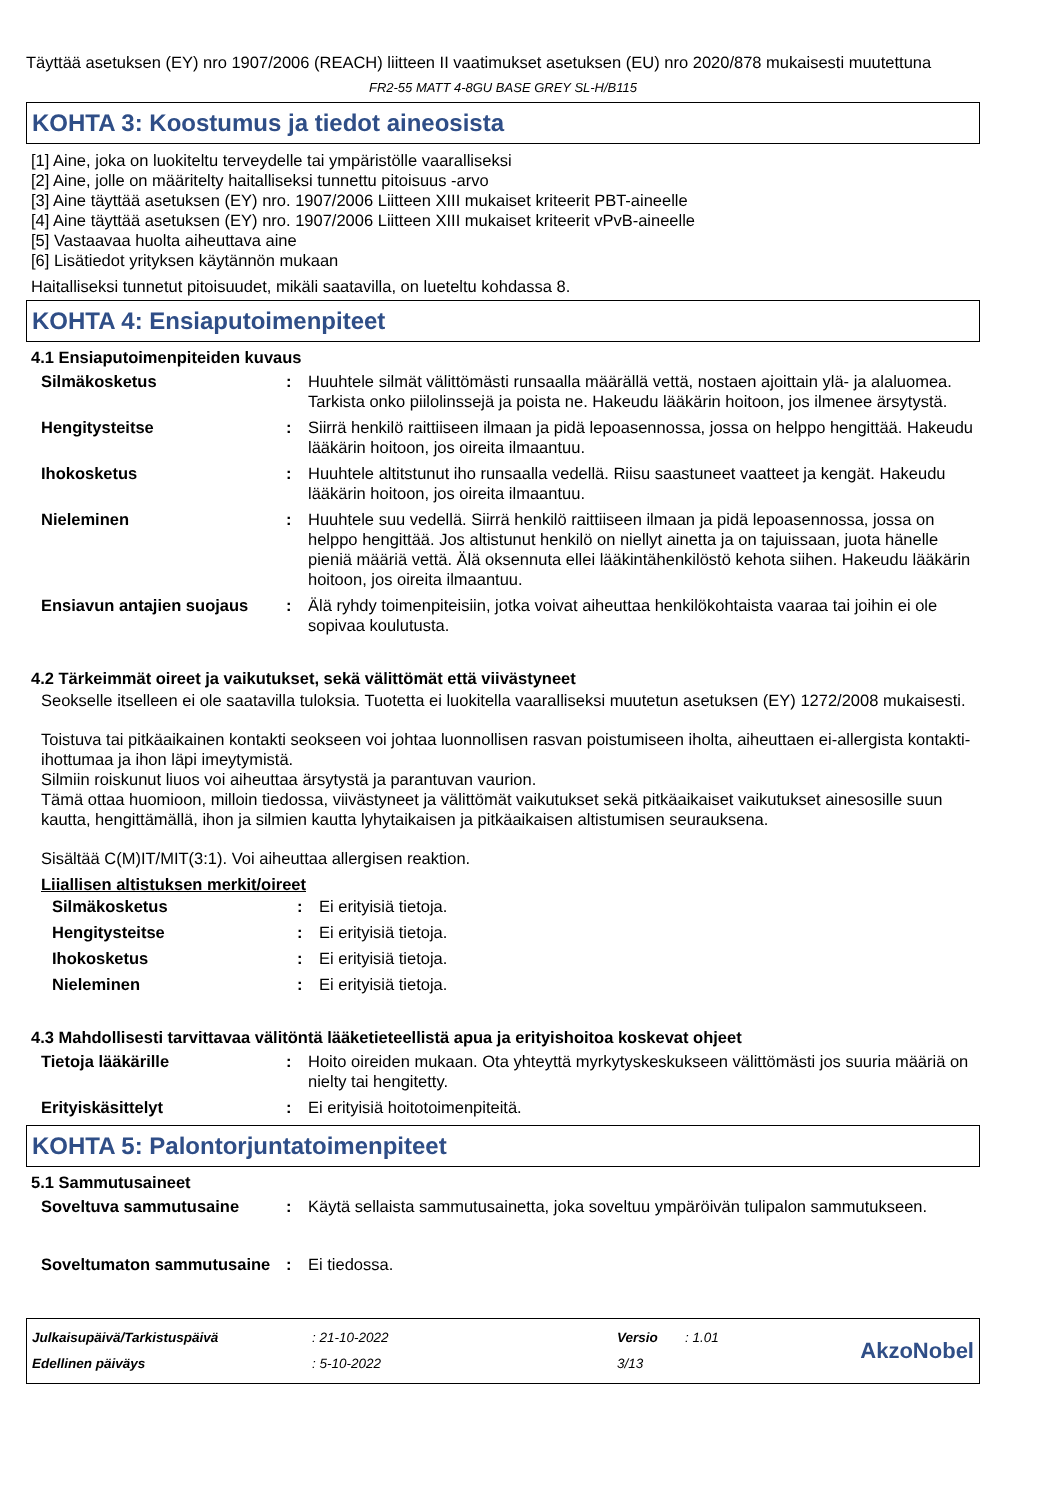Täyttää asetuksen (EY) nro 1907/2006 (REACH) liitteen II vaatimukset asetuksen (EU) nro 2020/878 mukaisesti muutettuna
FR2-55 MATT 4-8GU BASE GREY SL-H/B115
KOHTA 3: Koostumus ja tiedot aineosista
[1] Aine, joka on luokiteltu terveydelle tai ympäristölle vaaralliseksi
[2] Aine, jolle on määritelty haitalliseksi tunnettu pitoisuus -arvo
[3] Aine täyttää asetuksen (EY) nro. 1907/2006 Liitteen XIII mukaiset kriteerit PBT-aineelle
[4] Aine täyttää asetuksen (EY) nro. 1907/2006 Liitteen XIII mukaiset kriteerit vPvB-aineelle
[5] Vastaavaa huolta aiheuttava aine
[6] Lisätiedot yrityksen käytännön mukaan
Haitalliseksi tunnetut pitoisuudet, mikäli saatavilla, on lueteltu kohdassa 8.
KOHTA 4: Ensiaputoimenpiteet
4.1 Ensiaputoimenpiteiden kuvaus
| Silmäkosketus | : | Huuhtele silmät välittömästi runsaalla määrällä vettä, nostaen ajoittain ylä- ja alaluomea. Tarkista onko piilolinssejä ja poista ne. Hakeudu lääkärin hoitoon, jos ilmenee ärsytystä. |
| Hengitysteitse | : | Siirrä henkilö raittiiseen ilmaan ja pidä lepoasennossa, jossa on helppo hengittää. Hakeudu lääkärin hoitoon, jos oireita ilmaantuu. |
| Ihokosketus | : | Huuhtele altitstunut iho runsaalla vedellä. Riisu saastuneet vaatteet ja kengät. Hakeudu lääkärin hoitoon, jos oireita ilmaantuu. |
| Nieleminen | : | Huuhtele suu vedellä. Siirrä henkilö raittiiseen ilmaan ja pidä lepoasennossa, jossa on helppo hengittää. Jos altistunut henkilö on niellyt ainetta ja on tajuissaan, juota hänelle pieniä määriä vettä. Älä oksennuta ellei lääkintähenkilöstö kehota siihen. Hakeudu lääkärin hoitoon, jos oireita ilmaantuu. |
| Ensiavun antajien suojaus | : | Älä ryhdy toimenpiteisiin, jotka voivat aiheuttaa henkilökohtaista vaaraa tai joihin ei ole sopivaa koulutusta. |
4.2 Tärkeimmät oireet ja vaikutukset, sekä välittömät että viivästyneet
Seokselle itselleen ei ole saatavilla tuloksia. Tuotetta ei luokitella vaaralliseksi muutetun asetuksen (EY) 1272/2008 mukaisesti.
Toistuva tai pitkäaikainen kontakti seokseen voi johtaa luonnollisen rasvan poistumiseen iholta, aiheuttaen ei-allergista kontakti-ihottumaa ja ihon läpi imeytymistä.
Silmiin roiskunut liuos voi aiheuttaa ärsytystä ja parantuvan vaurion.
Tämä ottaa huomioon, milloin tiedossa, viivästyneet ja välittömät vaikutukset sekä pitkäaikaiset vaikutukset ainesosille suun kautta, hengittämällä, ihon ja silmien kautta lyhytaikaisen ja pitkäaikaisen altistumisen seurauksena.
Sisältää C(M)IT/MIT(3:1). Voi aiheuttaa allergisen reaktion.
Liiallisen altistuksen merkit/oireet
| Silmäkosketus | : | Ei erityisiä tietoja. |
| Hengitysteitse | : | Ei erityisiä tietoja. |
| Ihokosketus | : | Ei erityisiä tietoja. |
| Nieleminen | : | Ei erityisiä tietoja. |
4.3 Mahdollisesti tarvittavaa välitöntä lääketieteellistä apua ja erityishoitoa koskevat ohjeet
| Tietoja lääkärille | : | Hoito oireiden mukaan. Ota yhteyttä myrkytyskeskukseen välittömästi jos suuria määriä on nielty tai hengitetty. |
| Erityiskäsittelyt | : | Ei erityisiä hoitotoimenpiteitä. |
KOHTA 5: Palontorjuntatoimenpiteet
5.1 Sammutusaineet
| Soveltuva sammutusaine | : | Käytä sellaista sammutusainetta, joka soveltuu ympäröivän tulipalon sammutukseen. |
| Soveltumaton sammutusaine | : | Ei tiedossa. |
Julkaisupäivä/Tarkistuspäivä
Edellinen päiväys
: 21-10-2022
: 5-10-2022
Versio
3/13
: 1.01
AkzoNobel